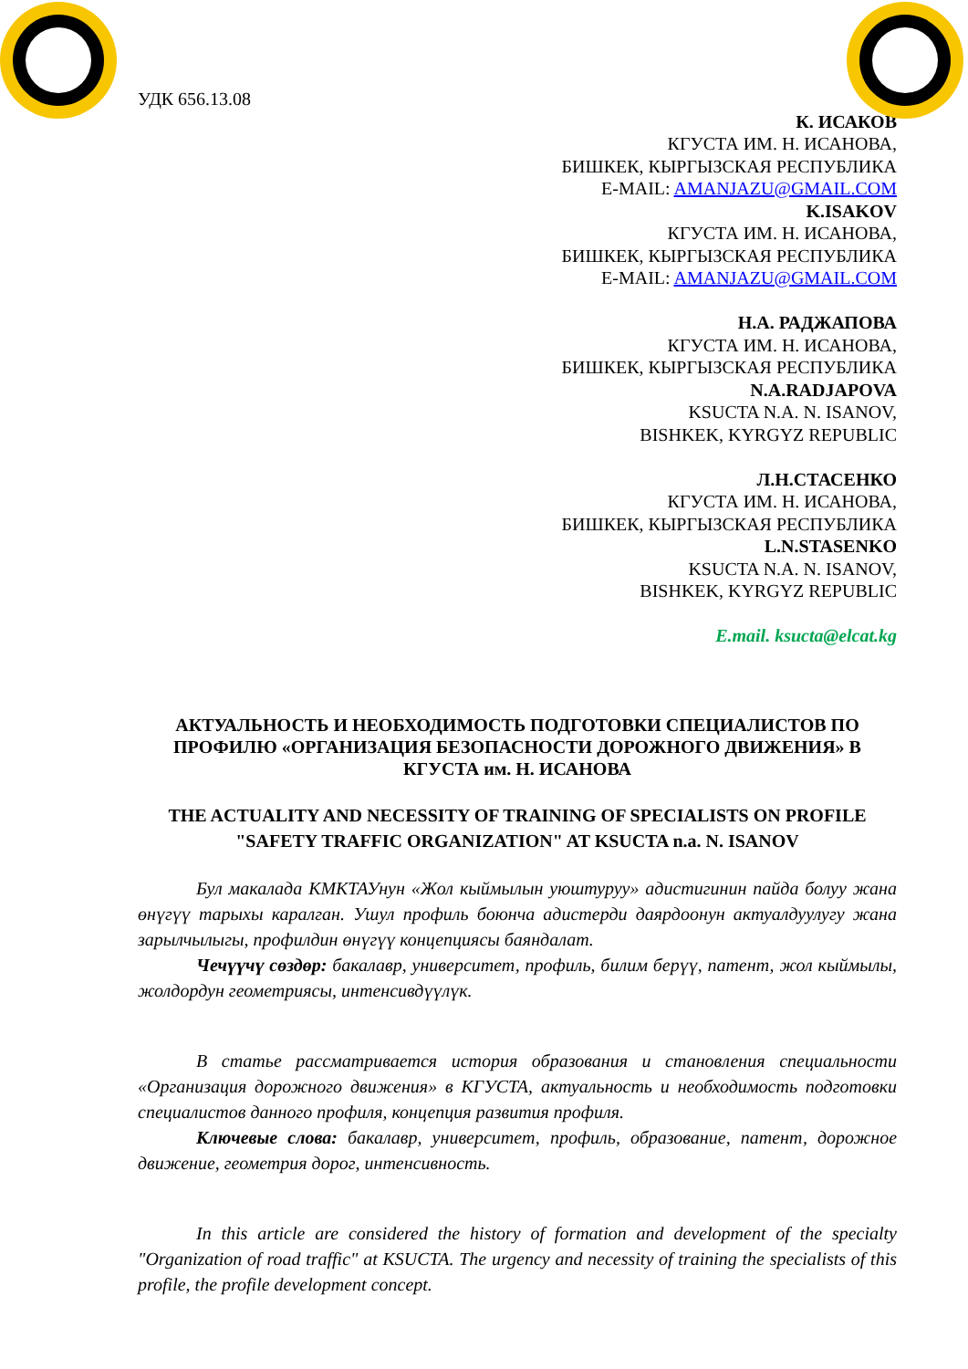УДК 656.13.08
К. ИСАКОВ
КГУСТА ИМ. Н. ИСАНОВА,
БИШКЕК, КЫРГЫЗСКАЯ РЕСПУБЛИКА
E-MAIL: AMANJAZU@GMAIL.COM
K.ISAKOV
КГУСТА ИМ. Н. ИСАНОВА,
БИШКЕК, КЫРГЫЗСКАЯ РЕСПУБЛИКА
E-MAIL: AMANJAZU@GMAIL.COM
Н.А. РАДЖАПОВА
КГУСТА ИМ. Н. ИСАНОВА,
БИШКЕК, КЫРГЫЗСКАЯ РЕСПУБЛИКА
N.A.RADJAPOVA
KSUCTA N.A. N. ISANOV,
BISHKEK, KYRGYZ REPUBLIC
Л.Н.СТАСЕНКО
КГУСТА ИМ. Н. ИСАНОВА,
БИШКЕК, КЫРГЫЗСКАЯ РЕСПУБЛИКА
L.N.STASENKO
KSUCTA N.A. N. ISANOV,
BISHKEK, KYRGYZ REPUBLIC
E.mail. ksucta@elcat.kg
АКТУАЛЬНОСТЬ И НЕОБХОДИМОСТЬ ПОДГОТОВКИ СПЕЦИАЛИСТОВ ПО ПРОФИЛЮ «ОРГАНИЗАЦИЯ БЕЗОПАСНОСТИ ДОРОЖНОГО ДВИЖЕНИЯ» В КГУСТА им. Н. ИСАНОВА
THE ACTUALITY AND NECESSITY OF TRAINING OF SPECIALISTS ON PROFILE "SAFETY TRAFFIC ORGANIZATION" AT KSUCTA n.a. N. ISANOV
Бул макалада КМКТАУнун «Жол кыймылын уюштуруу» адистигинин пайда болуу жана өнүгүү тарыхы каралган. Ушул профиль боюнча адистерди даярдоонун актуалдуулугу жана зарылчылыгы, профилдин өнүгүү концепциясы баяндалат.
Чечүүчү сөздөр: бакалавр, университет, профиль, билим берүү, патент, жол кыймылы, жолдордун геометриясы, интенсивдүүлүк.
В статье рассматривается история образования и становления специальности «Организация дорожного движения» в КГУСТА, актуальность и необходимость подготовки специалистов данного профиля, концепция развития профиля.
Ключевые слова: бакалавр, университет, профиль, образование, патент, дорожное движение, геометрия дорог, интенсивность.
In this article are considered the history of formation and development of the specialty "Organization of road traffic" at KSUCTA. The urgency and necessity of training the specialists of this profile, the profile development concept.